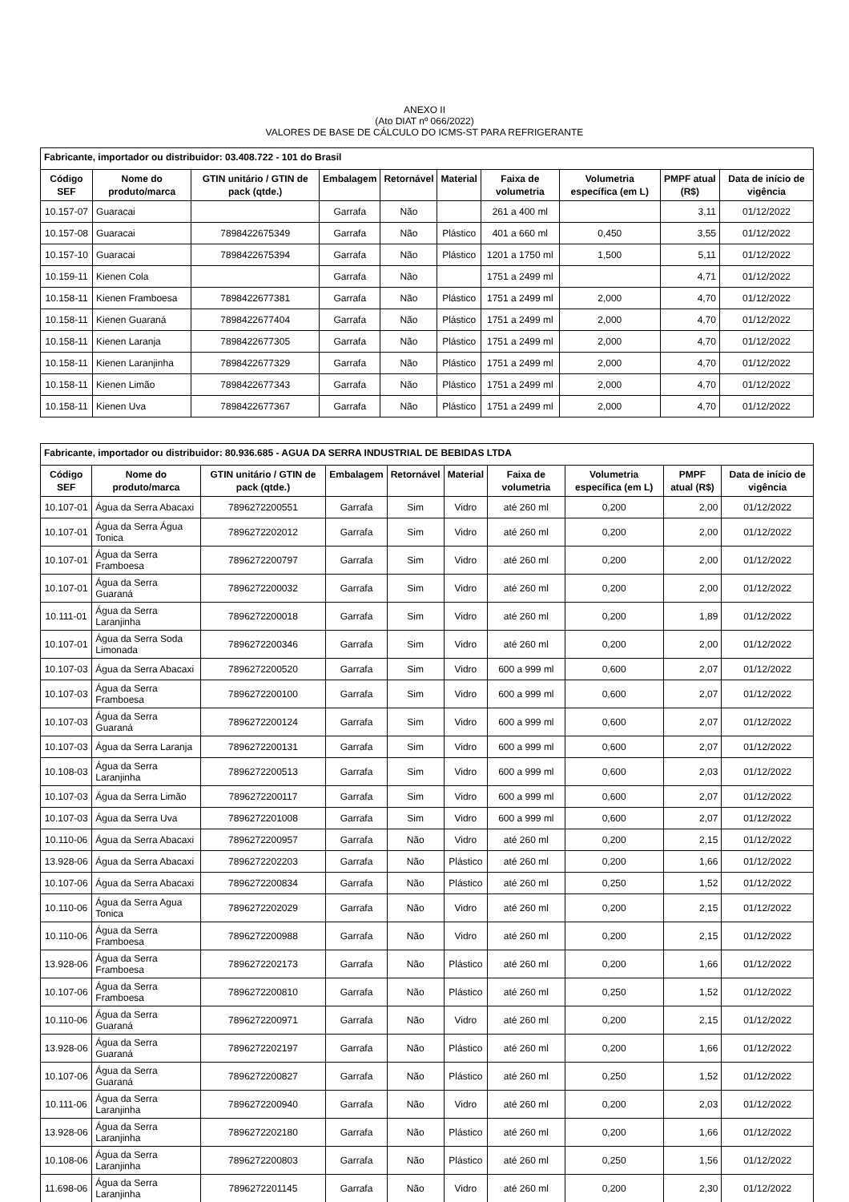ANEXO II
(Ato DIAT nº 066/2022)
VALORES DE BASE DE CÁLCULO DO ICMS-ST PARA REFRIGERANTE
| Fabricante, importador ou distribuidor: 03.408.722 - 101 do Brasil | | | | | | | | | |
| --- | --- | --- | --- | --- | --- | --- | --- | --- | --- |
| Código SEF | Nome do produto/marca | GTIN unitário / GTIN de pack (qtde.) | Embalagem | Retornável | Material | Faixa de volumetria | Volumetria específica (em L) | PMPF atual (R$) | Data de início de vigência |
| 10.157-07 | Guaracai | | Garrafa | Não | | 261 a 400 ml | | 3,11 | 01/12/2022 |
| 10.157-08 | Guaracai | 7898422675349 | Garrafa | Não | Plástico | 401 a 660 ml | 0,450 | 3,55 | 01/12/2022 |
| 10.157-10 | Guaracai | 7898422675394 | Garrafa | Não | Plástico | 1201 a 1750 ml | 1,500 | 5,11 | 01/12/2022 |
| 10.159-11 | Kienen Cola | | Garrafa | Não | | 1751 a 2499 ml | | 4,71 | 01/12/2022 |
| 10.158-11 | Kienen Framboesa | 7898422677381 | Garrafa | Não | Plástico | 1751 a 2499 ml | 2,000 | 4,70 | 01/12/2022 |
| 10.158-11 | Kienen Guaraná | 7898422677404 | Garrafa | Não | Plástico | 1751 a 2499 ml | 2,000 | 4,70 | 01/12/2022 |
| 10.158-11 | Kienen Laranja | 7898422677305 | Garrafa | Não | Plástico | 1751 a 2499 ml | 2,000 | 4,70 | 01/12/2022 |
| 10.158-11 | Kienen Laranjinha | 7898422677329 | Garrafa | Não | Plástico | 1751 a 2499 ml | 2,000 | 4,70 | 01/12/2022 |
| 10.158-11 | Kienen Limão | 7898422677343 | Garrafa | Não | Plástico | 1751 a 2499 ml | 2,000 | 4,70 | 01/12/2022 |
| 10.158-11 | Kienen Uva | 7898422677367 | Garrafa | Não | Plástico | 1751 a 2499 ml | 2,000 | 4,70 | 01/12/2022 |
| Fabricante, importador ou distribuidor: 80.936.685 - AGUA DA SERRA INDUSTRIAL DE BEBIDAS LTDA | | | | | | | | | |
| --- | --- | --- | --- | --- | --- | --- | --- | --- | --- |
| Código SEF | Nome do produto/marca | GTIN unitário / GTIN de pack (qtde.) | Embalagem | Retornável | Material | Faixa de volumetria | Volumetria específica (em L) | PMPF atual (R$) | Data de início de vigência |
| 10.107-01 | Água da Serra Abacaxi | 7896272200551 | Garrafa | Sim | Vidro | até 260 ml | 0,200 | 2,00 | 01/12/2022 |
| 10.107-01 | Água da Serra Água Tonica | 7896272202012 | Garrafa | Sim | Vidro | até 260 ml | 0,200 | 2,00 | 01/12/2022 |
| 10.107-01 | Água da Serra Framboesa | 7896272200797 | Garrafa | Sim | Vidro | até 260 ml | 0,200 | 2,00 | 01/12/2022 |
| 10.107-01 | Água da Serra Guaraná | 7896272200032 | Garrafa | Sim | Vidro | até 260 ml | 0,200 | 2,00 | 01/12/2022 |
| 10.111-01 | Água da Serra Laranjinha | 7896272200018 | Garrafa | Sim | Vidro | até 260 ml | 0,200 | 1,89 | 01/12/2022 |
| 10.107-01 | Água da Serra Soda Limonada | 7896272200346 | Garrafa | Sim | Vidro | até 260 ml | 0,200 | 2,00 | 01/12/2022 |
| 10.107-03 | Água da Serra Abacaxi | 7896272200520 | Garrafa | Sim | Vidro | 600 a 999 ml | 0,600 | 2,07 | 01/12/2022 |
| 10.107-03 | Água da Serra Framboesa | 7896272200100 | Garrafa | Sim | Vidro | 600 a 999 ml | 0,600 | 2,07 | 01/12/2022 |
| 10.107-03 | Água da Serra Guaraná | 7896272200124 | Garrafa | Sim | Vidro | 600 a 999 ml | 0,600 | 2,07 | 01/12/2022 |
| 10.107-03 | Água da Serra Laranja | 7896272200131 | Garrafa | Sim | Vidro | 600 a 999 ml | 0,600 | 2,07 | 01/12/2022 |
| 10.108-03 | Água da Serra Laranjinha | 7896272200513 | Garrafa | Sim | Vidro | 600 a 999 ml | 0,600 | 2,03 | 01/12/2022 |
| 10.107-03 | Água da Serra Limão | 7896272200117 | Garrafa | Sim | Vidro | 600 a 999 ml | 0,600 | 2,07 | 01/12/2022 |
| 10.107-03 | Água da Serra Uva | 7896272201008 | Garrafa | Sim | Vidro | 600 a 999 ml | 0,600 | 2,07 | 01/12/2022 |
| 10.110-06 | Água da Serra Abacaxi | 7896272200957 | Garrafa | Não | Vidro | até 260 ml | 0,200 | 2,15 | 01/12/2022 |
| 13.928-06 | Água da Serra Abacaxi | 7896272202203 | Garrafa | Não | Plástico | até 260 ml | 0,200 | 1,66 | 01/12/2022 |
| 10.107-06 | Água da Serra Abacaxi | 7896272200834 | Garrafa | Não | Plástico | até 260 ml | 0,250 | 1,52 | 01/12/2022 |
| 10.110-06 | Água da Serra Agua Tonica | 7896272202029 | Garrafa | Não | Vidro | até 260 ml | 0,200 | 2,15 | 01/12/2022 |
| 10.110-06 | Água da Serra Framboesa | 7896272200988 | Garrafa | Não | Vidro | até 260 ml | 0,200 | 2,15 | 01/12/2022 |
| 13.928-06 | Água da Serra Framboesa | 7896272202173 | Garrafa | Não | Plástico | até 260 ml | 0,200 | 1,66 | 01/12/2022 |
| 10.107-06 | Água da Serra Framboesa | 7896272200810 | Garrafa | Não | Plástico | até 260 ml | 0,250 | 1,52 | 01/12/2022 |
| 10.110-06 | Água da Serra Guaraná | 7896272200971 | Garrafa | Não | Vidro | até 260 ml | 0,200 | 2,15 | 01/12/2022 |
| 13.928-06 | Água da Serra Guaraná | 7896272202197 | Garrafa | Não | Plástico | até 260 ml | 0,200 | 1,66 | 01/12/2022 |
| 10.107-06 | Água da Serra Guaraná | 7896272200827 | Garrafa | Não | Plástico | até 260 ml | 0,250 | 1,52 | 01/12/2022 |
| 10.111-06 | Água da Serra Laranjinha | 7896272200940 | Garrafa | Não | Vidro | até 260 ml | 0,200 | 2,03 | 01/12/2022 |
| 13.928-06 | Água da Serra Laranjinha | 7896272202180 | Garrafa | Não | Plástico | até 260 ml | 0,200 | 1,66 | 01/12/2022 |
| 10.108-06 | Água da Serra Laranjinha | 7896272200803 | Garrafa | Não | Plástico | até 260 ml | 0,250 | 1,56 | 01/12/2022 |
| 11.698-06 | Água da Serra Laranjinha | 7896272201145 | Garrafa | Não | Vidro | até 260 ml | 0,200 | 2,30 | 01/12/2022 |